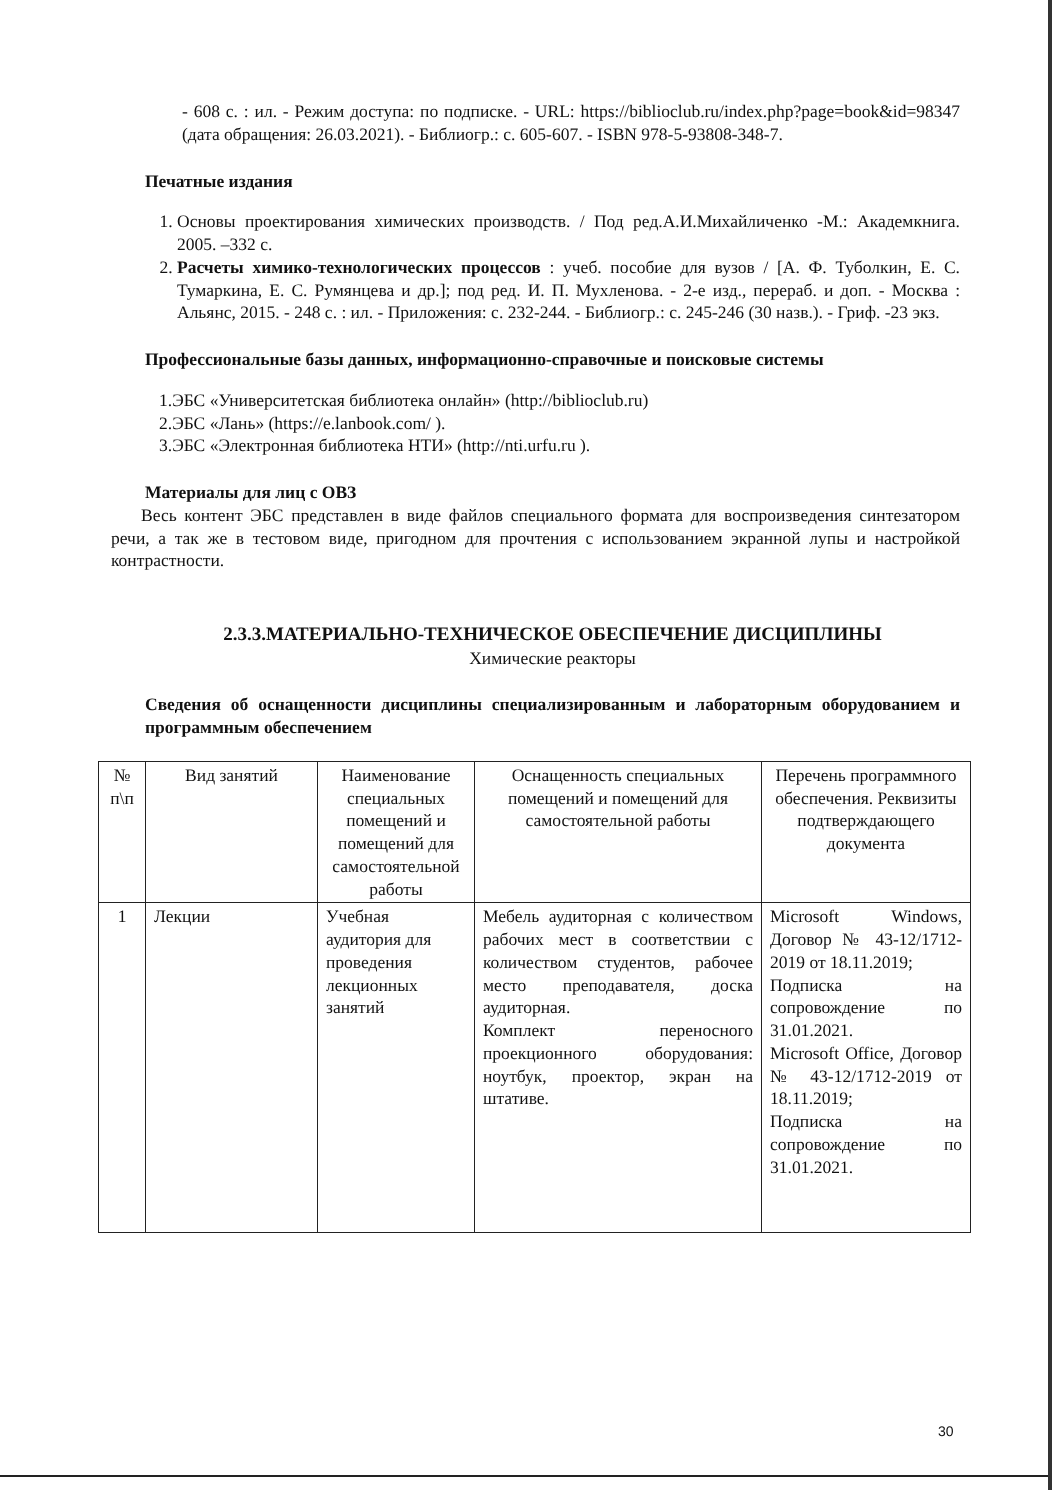- 608 с. : ил. - Режим доступа: по подписке. - URL: https://biblioclub.ru/index.php?page=book&id=98347 (дата обращения: 26.03.2021). - Библиогр.: с. 605-607. - ISBN 978-5-93808-348-7.
Печатные издания
1. Основы проектирования химических производств. / Под ред.А.И.Михайличенко -М.: Академкнига. 2005. –332 с.
2. Расчеты химико-технологических процессов : учеб. пособие для вузов / [А. Ф. Туболкин, Е. С. Тумаркина, Е. С. Румянцева и др.]; под ред. И. П. Мухленова. - 2-е изд., перераб. и доп. - Москва : Альянс, 2015. - 248 с. : ил. - Приложения: с. 232-244. - Библиогр.: с. 245-246 (30 назв.). - Гриф. -23 экз.
Профессиональные базы данных, информационно-справочные и поисковые системы
1.ЭБС «Университетская библиотека онлайн» (http://biblioclub.ru)
2.ЭБС «Лань» (https://e.lanbook.com/ ).
3.ЭБС «Электронная библиотека НТИ» (http://nti.urfu.ru ).
Материалы для лиц с ОВЗ
Весь контент ЭБС представлен в виде файлов специального формата для воспроизведения синтезатором речи, а так же в тестовом виде, пригодном для прочтения с использованием экранной лупы и настройкой контрастности.
2.3.3.МАТЕРИАЛЬНО-ТЕХНИЧЕСКОЕ ОБЕСПЕЧЕНИЕ ДИСЦИПЛИНЫ
Химические реакторы
Сведения об оснащенности дисциплины специализированным и лабораторным оборудованием и программным обеспечением
| № п\п | Вид занятий | Наименование специальных помещений и помещений для самостоятельной работы | Оснащенность специальных помещений и помещений для самостоятельной работы | Перечень программного обеспечения. Реквизиты подтверждающего документа |
| --- | --- | --- | --- | --- |
| 1 | Лекции | Учебная аудитория для проведения лекционных занятий | Мебель аудиторная с количеством рабочих мест в соответствии с количеством студентов, рабочее место преподавателя, доска аудиторная. Комплект переносного проекционного оборудования: ноутбук, проектор, экран на штативе. | Microsoft Windows, Договор № 43-12/1712-2019 от 18.11.2019; Подписка на сопровождение по 31.01.2021. Microsoft Office, Договор № 43-12/1712-2019 от 18.11.2019; Подписка на сопровождение по 31.01.2021. |
30